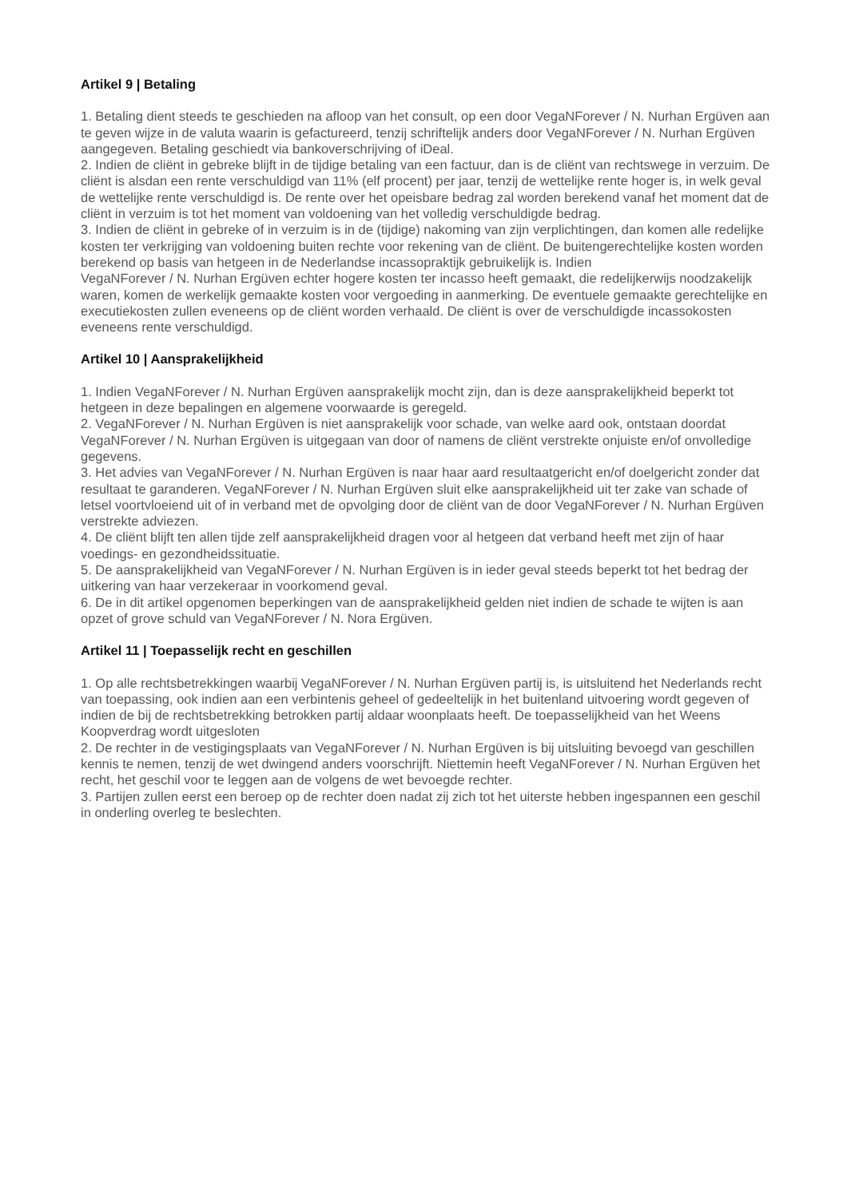Artikel 9 | Betaling
1. Betaling dient steeds te geschieden na afloop van het consult, op een door VegaNForever / N. Nurhan Ergüven aan te geven wijze in de valuta waarin is gefactureerd, tenzij schriftelijk anders door VegaNForever / N. Nurhan Ergüven aangegeven. Betaling geschiedt via bankoverschrijving of iDeal.
2. Indien de cliënt in gebreke blijft in de tijdige betaling van een factuur, dan is de cliënt van rechtswege in verzuim. De cliënt is alsdan een rente verschuldigd van 11% (elf procent) per jaar, tenzij de wettelijke rente hoger is, in welk geval de wettelijke rente verschuldigd is. De rente over het opeisbare bedrag zal worden berekend vanaf het moment dat de cliënt in verzuim is tot het moment van voldoening van het volledig verschuldigde bedrag.
3. Indien de cliënt in gebreke of in verzuim is in de (tijdige) nakoming van zijn verplichtingen, dan komen alle redelijke kosten ter verkrijging van voldoening buiten rechte voor rekening van de cliënt. De buitengerechtelijke kosten worden berekend op basis van hetgeen in de Nederlandse incassopraktijk gebruikelijk is. Indien
VegaNForever / N. Nurhan Ergüven echter hogere kosten ter incasso heeft gemaakt, die redelijkerwijs noodzakelijk waren, komen de werkelijk gemaakte kosten voor vergoeding in aanmerking. De eventuele gemaakte gerechtelijke en executiekosten zullen eveneens op de cliënt worden verhaald. De cliënt is over de verschuldigde incassokosten eveneens rente verschuldigd.
Artikel 10 | Aansprakelijkheid
1. Indien VegaNForever / N. Nurhan Ergüven aansprakelijk mocht zijn, dan is deze aansprakelijkheid beperkt tot hetgeen in deze bepalingen en algemene voorwaarde is geregeld.
2. VegaNForever / N. Nurhan Ergüven is niet aansprakelijk voor schade, van welke aard ook, ontstaan doordat VegaNForever / N. Nurhan Ergüven is uitgegaan van door of namens de cliënt verstrekte onjuiste en/of onvolledige gegevens.
3. Het advies van VegaNForever / N. Nurhan Ergüven is naar haar aard resultaatgericht en/of doelgericht zonder dat resultaat te garanderen. VegaNForever / N. Nurhan Ergüven sluit elke aansprakelijkheid uit ter zake van schade of letsel voortvloeiend uit of in verband met de opvolging door de cliënt van de door VegaNForever / N. Nurhan Ergüven verstrekte adviezen.
4. De cliënt blijft ten allen tijde zelf aansprakelijkheid dragen voor al hetgeen dat verband heeft met zijn of haar voedings- en gezondheidssituatie.
5. De aansprakelijkheid van VegaNForever / N. Nurhan Ergüven is in ieder geval steeds beperkt tot het bedrag der uitkering van haar verzekeraar in voorkomend geval.
6. De in dit artikel opgenomen beperkingen van de aansprakelijkheid gelden niet indien de schade te wijten is aan opzet of grove schuld van VegaNForever / N. Nora Ergüven.
Artikel 11 | Toepasselijk recht en geschillen
1. Op alle rechtsbetrekkingen waarbij VegaNForever / N. Nurhan Ergüven partij is, is uitsluitend het Nederlands recht van toepassing, ook indien aan een verbintenis geheel of gedeeltelijk in het buitenland uitvoering wordt gegeven of indien de bij de rechtsbetrekking betrokken partij aldaar woonplaats heeft. De toepasselijkheid van het Weens Koopverdrag wordt uitgesloten
2. De rechter in de vestigingsplaats van VegaNForever / N. Nurhan Ergüven is bij uitsluiting bevoegd van geschillen kennis te nemen, tenzij de wet dwingend anders voorschrijft. Niettemin heeft VegaNForever / N. Nurhan Ergüven het recht, het geschil voor te leggen aan de volgens de wet bevoegde rechter.
3. Partijen zullen eerst een beroep op de rechter doen nadat zij zich tot het uiterste hebben ingespannen een geschil in onderling overleg te beslechten.